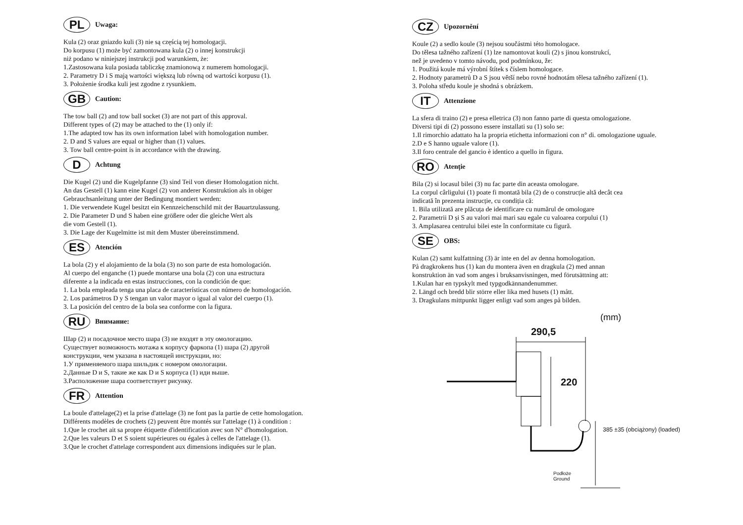PL Uwaga:
Kula (2) oraz gniazdo kuli (3) nie są częścią tej homologacji.
Do korpusu (1) może być zamontowana kula (2) o innej konstrukcji
niż podano w niniejszej instrukcji pod warunkiem, że:
1.Zastosowana kula posiada tabliczkę znamionową z numerem homologacji.
2. Parametry D i S mają wartości większą lub równą od wartości korpusu (1).
3. Położenie środka kuli jest zgodne z rysunkiem.
GB Caution:
The tow ball (2) and tow ball socket (3) are not part of this approval.
Different types of (2) may be attached to the (1) only if:
1.The adapted tow has its own information label with homologation number.
2. D and S values are equal or higher than (1) values.
3. Tow ball centre-point is in accordance with the drawing.
D Achtung
Die Kugel (2) und die Kugelpfanne (3) sind Teil von dieser Homologation nicht.
An das Gestell (1) kann eine Kugel (2) von anderer Konstruktion als in obiger
Gebrauchsanleitung unter der Bedingung montiert werden:
1. Die verwendete Kugel besitzt ein Kennzeichenschild mit der Bauartzulassung.
2. Die Parameter D und S haben eine größere oder die gleiche Wert als
die vom Gestell (1).
3. Die Lage der Kugelmitte ist mit dem Muster übereinstimmend.
ES Atención
La bola (2) y el alojamiento de la bola (3) no son parte de esta homologación.
Al cuerpo del enganche (1) puede montarse una bola (2) con una estructura
diferente a la indicada en estas instrucciones, con la condición de que:
1. La bola empleada tenga una placa de características con número de homologación.
2. Los parámetros D y S tengan un valor mayor o igual al valor del cuerpo (1).
3. La posición del centro de la bola sea conforme con la figura.
RU Внимание:
Шар (2) и посадочное место шара (3) не входят в эту омологацию.
Существует возможность мотажа к корпусу фаркопа (1) шара (2) другой
конструкции, чем указана в настоящей инструкции, но:
1.У применяемого шара шильдик с номером омологации.
2.Данные D и S, такие же как D и S корпуса (1) иди выше.
3.Расположение шара соответствует рисунку.
FR Attention
La boule d'attelage(2) et la prise d'attelage (3) ne font pas la partie de cette homologation.
Différents modèles de crochets (2) peuvent être montés sur l'attelage (1) à condition :
1.Que le crochet ait sa propre étiquette d'identification avec son N° d'homologation.
2.Que les valeurs D et S soient supérieures ou égales à celles de l'attelage (1).
3.Que le crochet d'attelage correspondent aux dimensions indiquées sur le plan.
CZ Upozornění
Koule (2) a sedlo koule (3) nejsou součástmi této homologace.
Do tělesa tažného zařízení (1) lze namontovat kouli (2) s jinou konstrukcí,
než je uvedeno v tomto návodu, pod podmínkou, že:
1. Použitá koule má výrobní štítek s číslem homologace.
2. Hodnoty parametrů D a S jsou větší nebo rovné hodnotám tělesa tažného zařízení (1).
3. Poloha středu koule je shodná s obrázkem.
IT Attenzione
La sfera di traino (2) e presa elletrica (3) non fanno parte di questa omologazione.
Diversi tipi di (2) possono essere installati su (1) solo se:
1.Il rimorchio adattato ha la propria etichetta informazioni con n° di. omologazione uguale.
2.D e S hanno uguale valore (1).
3.Il foro centrale del gancio è identico a quello in figura.
RO Atenție
Bila (2) si locasul bilei (3) nu fac parte din aceasta omologare.
La corpul cârligului (1) poate fi montată bila (2) de o construcție altă decât cea
indicată în prezenta instrucție, cu condiția că:
1. Bila utilizată are plăcuța de identificare cu numărul de omologare
2. Parametrii D și S au valori mai mari sau egale cu valoarea corpului (1)
3. Amplasarea centrului bilei este în conformitate cu figură.
SE OBS:
Kulan (2) samt kulfattning (3) är inte en del av denna homologation.
På dragkrokens hus (1) kan du montera även en dragkula (2) med annan
konstruktion än vad som anges i bruksanvisningen, med förutsättning att:
1.Kulan har en typskylt med typgodkännandenummer.
2. Längd och bredd blir större eller lika med husets (1) mått.
3. Dragkulans mittpunkt ligger enligt vad som anges på bilden.
(mm)
290,5
220
385 ±35 (obciążony) (loaded)
Podłoże
Ground